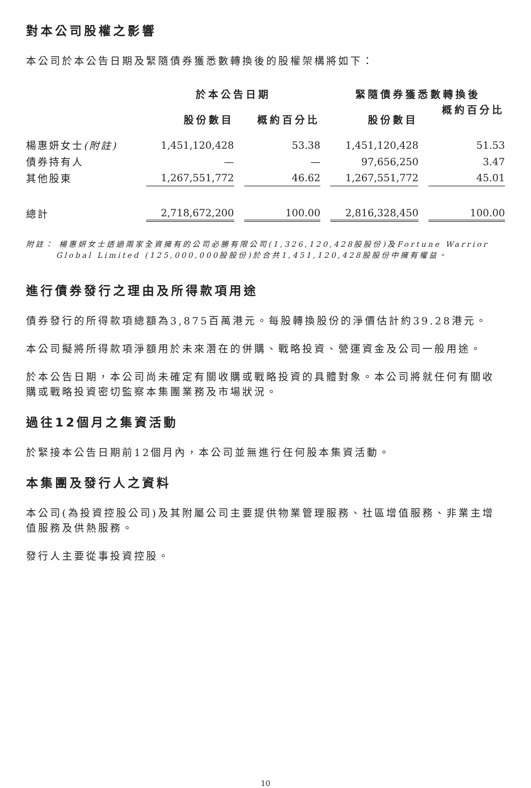對本公司股權之影響
本公司於本公告日期及緊隨債券獲悉數轉換後的股權架構將如下：
| | 於本公告日期 | | 緊隨債券獲悉數轉換後 | |
| --- | --- | --- | --- | --- |
| | 股份數目 | 概約百分比 | 股份數目 | 概約百分比 |
| 楊惠妍女士 (附註) | 1,451,120,428 | 53.38 | 1,451,120,428 | 51.53 |
| 債券持有人 | — | — | 97,656,250 | 3.47 |
| 其他股東 | 1,267,551,772 | 46.62 | 1,267,551,772 | 45.01 |
| 總計 | 2,718,672,200 | 100.00 | 2,816,328,450 | 100.00 |
附註： 楊惠妍女士透過兩家全資擁有的公司必勝有限公司(1,326,120,428股股份)及Fortune Warrior Global Limited (125,000,000股股份)於合共1,451,120,428股股份中擁有權益。
進行債券發行之理由及所得款項用途
債券發行的所得款項總額為3,875百萬港元。每股轉換股份的淨價估計約39.28港元。
本公司擬將所得款項淨額用於未來潛在的併購、戰略投資、營運資金及公司一般用途。
於本公告日期，本公司尚未確定有關收購或戰略投資的具體對象。本公司將就任何有關收購或戰略投資密切監察本集團業務及市場狀況。
過往12個月之集資活動
於緊接本公告日期前12個月內，本公司並無進行任何股本集資活動。
本集團及發行人之資料
本公司(為投資控股公司)及其附屬公司主要提供物業管理服務、社區增值服務、非業主增值服務及供熱服務。
發行人主要從事投資控股。
10